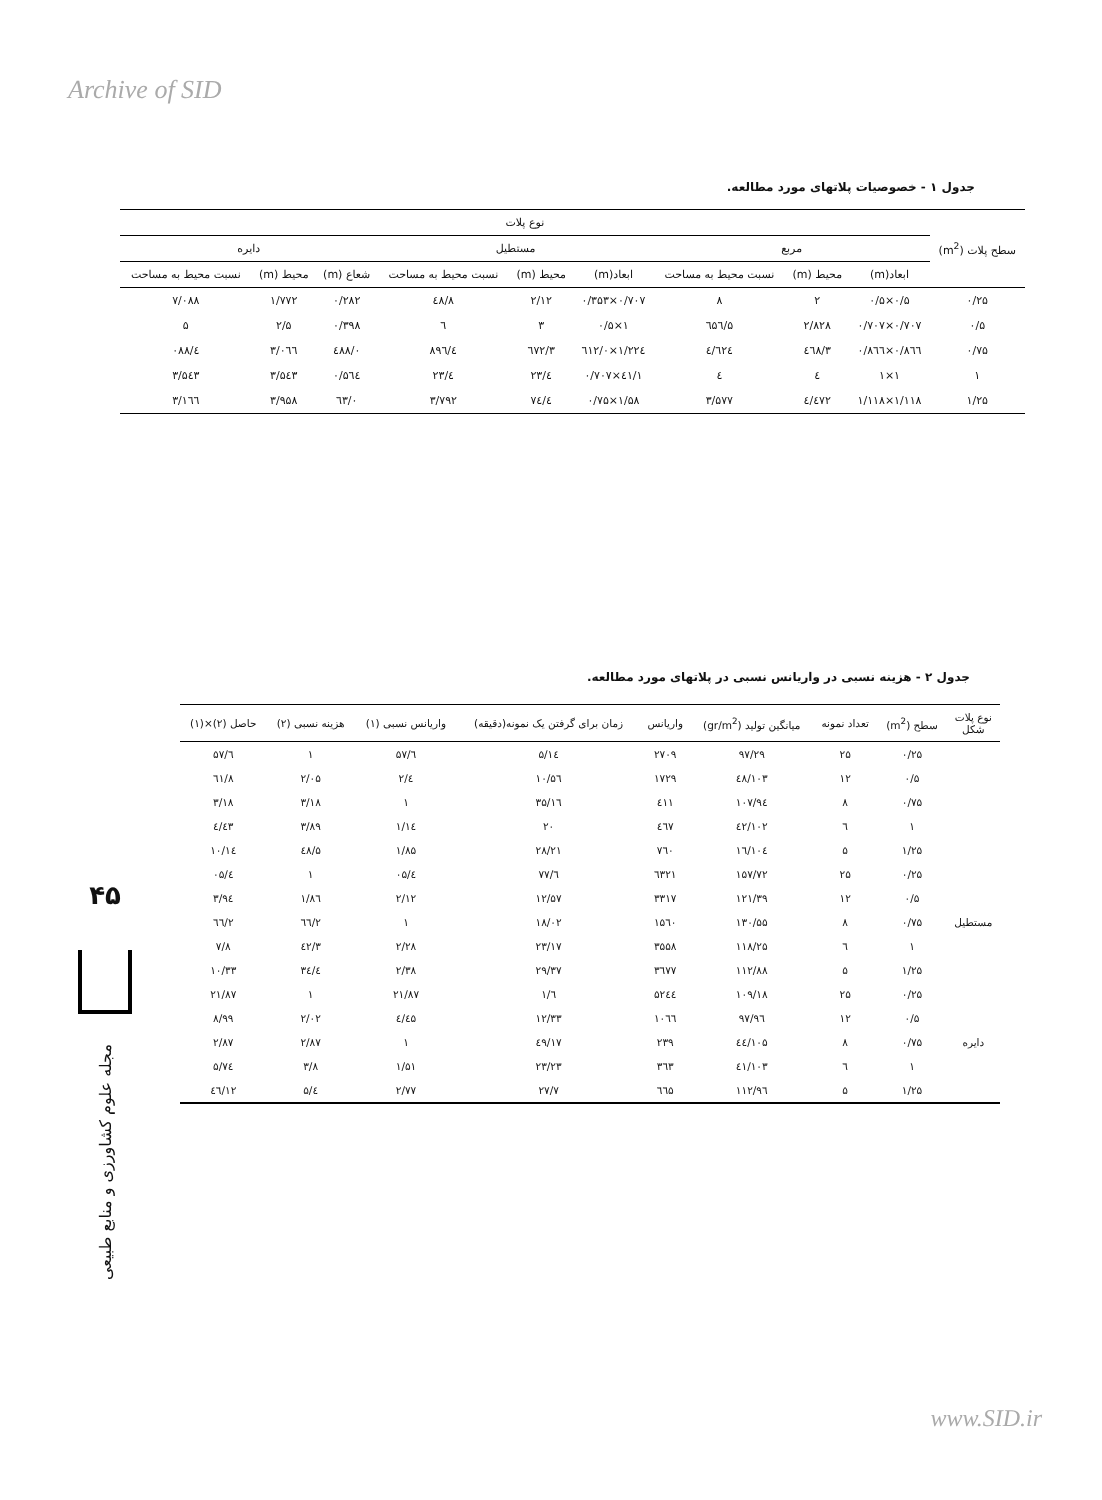Archive of SID
www.SID.ir
جدول ۱ - خصوصیات پلاتهای مورد مطالعه.
| سطح پلات (m<sup>2</sup>) | نوع پلات | | | | | | | | |
| --- | --- | --- | --- | --- | --- | --- | --- | --- | --- |
| | مربع | | | مستطیل | | | دایره | | |
| | ابعاد(m) | محیط (m) | نسبت محیط به مساحت | ابعاد(m) | محیط (m) | نسبت محیط به مساحت | شعاع (m) | محیط (m) | نسبت محیط به مساحت |
| ۰/۲۵ | ۰/۵×۰/۵ | ۲ | ۸ | ۰/۷۰۷×۰/۳۵۳ | ۲/۱۲ | ۸/٤۸ | ۰/۲۸۲ | ۱/۷۷۲ | ۷/۰۸۸ |
| ۰/۵ | ۰/۷۰۷×۰/۷۰۷ | ۲/۸۲۸ | ۵/٦۵٦ | ۱×۰/۵ | ۳ | ٦ | ۰/۳۹۸ | ۲/۵ | ۵ |
| ۰/۷۵ | ۰/۸٦٦×۰/۸٦٦ | ۳/٤٦۸ | ٤/٦۲٤ | ۱/۲۲٤×۰/٦۱۲ | ۳/٦۷۲ | ٤/۸۹٦ | ۰/٤۸۸ | ۳/۰٦٦ | ٤/۰۸۸ |
| ۱ | ۱×۱ | ٤ | ٤ | ۱/٤۱×۰/۷۰۷ | ٤/۲۳ | ٤/۲۳ | ۰/۵٦٤ | ۳/۵٤۳ | ۳/۵٤۳ |
| ۱/۲۵ | ۱/۱۱۸×۱/۱۱۸ | ٤/٤۷۲ | ۳/۵۷۷ | ۱/۵۸×۰/۷۵ | ٤/۷٤ | ۳/۷۹۲ | ۰/٦۳ | ۳/۹۵۸ | ۳/۱٦٦ |
جدول ۲ - هزینه نسبی در واریانس نسبی در پلاتهای مورد مطالعه.
| نوع پلات شکل | سطح (m<sup>2</sup>) | تعداد نمونه | میانگین تولید (gr/m<sup>2</sup>) | واریانس | زمان برای گرفتن یک نمونه(دقیقه) | واریانس نسبی (۱) | هزینه نسبی (۲) | حاصل (۲)×(۱) |
| --- | --- | --- | --- | --- | --- | --- | --- | --- |
| | ۰/۲۵ | ۲۵ | ۹۷/۲۹ | ۲۷۰۹ | ۵/۱٤ | ٦/۵۷ | ۱ | ٦/۵۷ |
| | ۰/۵ | ۱۲ | ۱۰۳/٤۸ | ۱۷۲۹ | ۱۰/۵٦ | ٤/۲ | ۲/۰۵ | ۸/٦۱ |
| | ۰/۷۵ | ۸ | ۱۰۷/۹٤ | ٤۱۱ | ۱٦/۳۵ | ۱ | ۳/۱۸ | ۳/۱۸ |
| | ۱ | ٦ | ۱۰۲/٤۲ | ٤٦۷ | ۲۰ | ۱/۱٤ | ۳/۸۹ | ٤/٤۳ |
| | ۱/۲۵ | ۵ | ۱۰٤/۱٦ | ۷٦۰ | ۲۸/۲۱ | ۱/۸۵ | ۵/٤۸ | ۱۰/۱٤ |
| مستطیل | ۰/۲۵ | ۲۵ | ۱۵۷/۷۲ | ٦۳۲۱ | ٦/۷۷ | ٤/۰۵ | ۱ | ٤/۰۵ |
| | ۰/۵ | ۱۲ | ۱۲۱/۳۹ | ۳۳۱۷ | ۱۲/۵۷ | ۲/۱۲ | ۱/۸٦ | ۳/۹٤ |
| | ۰/۷۵ | ۸ | ۱۳۰/۵۵ | ۱۵٦۰ | ۱۸/۰۲ | ۱ | ۲/٦٦ | ۲/٦٦ |
| | ۱ | ٦ | ۱۱۸/۲۵ | ۳۵۵۸ | ۲۳/۱۷ | ۲/۲۸ | ۳/٤۲ | ۷/۸ |
| | ۱/۲۵ | ۵ | ۱۱۲/۸۸ | ۳٦۷۷ | ۲۹/۳۷ | ۲/۳۸ | ٤/۳٤ | ۱۰/۳۳ |
| دایره | ۰/۲۵ | ۲۵ | ۱۰۹/۱۸ | ۵۲٤٤ | ٦/۱ | ۲۱/۸۷ | ۱ | ۲۱/۸۷ |
| | ۰/۵ | ۱۲ | ۹٦/۹۷ | ۱۰٦٦ | ۱۲/۳۳ | ٤/٤۵ | ۲/۰۲ | ۸/۹۹ |
| | ۰/۷۵ | ۸ | ۱۰۵/٤٤ | ۲۳۹ | ۱۷/٤۹ | ۱ | ۲/۸۷ | ۲/۸۷ |
| | ۱ | ٦ | ۱۰۳/٤۱ | ۳٦۳ | ۲۳/۲۳ | ۱/۵۱ | ۳/۸ | ۵/۷٤ |
| | ۱/۲۵ | ۵ | ۱۱۲/۹٦ | ٦٦۵ | ۲۷/۷ | ۲/۷۷ | ٤/۵ | ۱۲/٤٦ |
۴۵
مجله علوم کشاورزی و منابع طبیعی